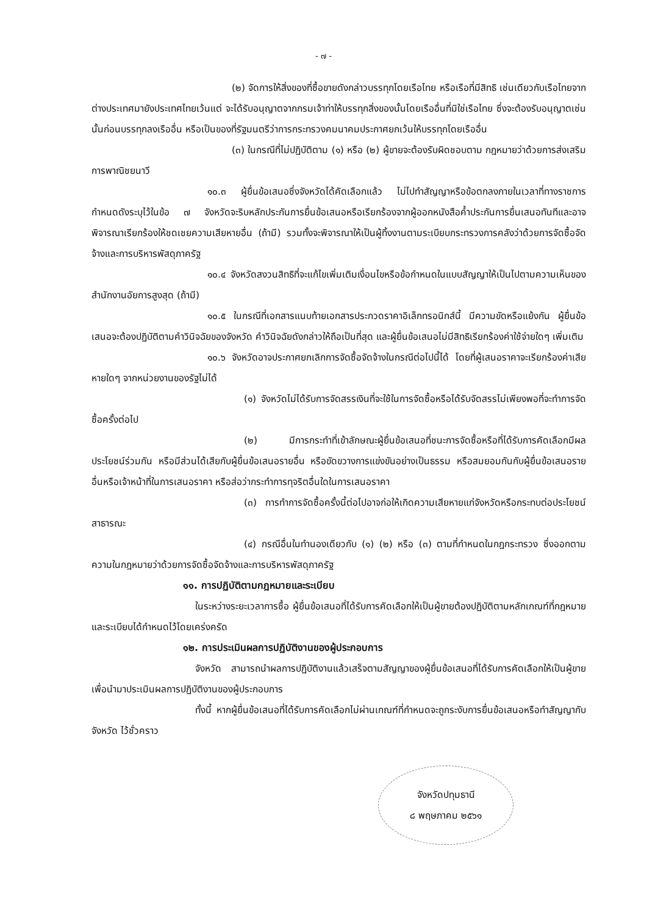- ๗ -
(๒) จัดการให้สิ่งของที่ซื้อขายดังกล่าวบรรทุกโดยเรือไทย หรือเรือที่มีสิทธิ เช่นเดียวกับเรือไทยจากต่างประเทศมายังประเทศไทยเว้นแต่ จะได้รับอนุญาตจากกรมเจ้าท่าให้บรรทุกสิ่งของนั้นโดยเรืออื่นที่มิใช่เรือไทย ซึ่งจะต้องรับอนุญาตเช่นนั้นก่อนบรรทุกลงเรืออื่น หรือเป็นของที่รัฐมนตรีว่าการกระทรวงคมนาคมประกาศยกเว้นให้บรรทุกโดยเรืออื่น
(๓) ในกรณีที่ไม่ปฏิบัติตาม (๑) หรือ (๒) ผู้ขายจะต้องรับผิดชอบตาม กฎหมายว่าด้วยการส่งเสริมการพาณิชยนาวี
๑๐.๓ ผู้ยื่นข้อเสนอซึ่งจังหวัดได้คัดเลือกแล้ว ไม่ไปทำสัญญาหรือข้อตกลงภายในเวลาที่ทางราชการกำหนดดังระบุไว้ในข้อ ๗ จังหวัดจะริบหลักประกันการยื่นข้อเสนอหรือเรียกร้องจากผู้ออกหนังสือค้ำประกันการยื่นเสนอทันทีและอาจพิจารณาเรียกร้องให้ชดเชยความเสียหายอื่น (ถ้ามี) รวมทั้งจะพิจารณาให้เป็นผู้ทิ้งงานตามระเบียบกระทรวงการคลังว่าด้วยการจัดซื้อจัดจ้างและการบริหารพัสดุภาครัฐ
๑๐.๔ จังหวัดสงวนสิทธิที่จะแก้ไขเพิ่มเติมเงื่อนไขหรือข้อกำหนดในแบบสัญญาให้เป็นไปตามความเห็นของสำนักงานอัยการสูงสุด (ถ้ามี)
๑๐.๕ ในกรณีที่เอกสารแนบท้ายเอกสารประกวดราคาอิเล็กทรอนิกส์นี้ มีความขัดหรือแย้งกัน ผู้ยื่นข้อเสนอจะต้องปฏิบัติตามคำวินิจฉัยของจังหวัด คำวินิจฉัยดังกล่าวให้ถือเป็นที่สุด และผู้ยื่นข้อเสนอไม่มีสิทธิเรียกร้องค่าใช้จ่ายใดๆ เพิ่มเติม
๑๐.๖ จังหวัดอาจประกาศยกเลิกการจัดซื้อจัดจ้างในกรณีต่อไปนี้ได้ โดยที่ผู้เสนอราคาจะเรียกร้องค่าเสียหายใดๆ จากหน่วยงานของรัฐไม่ได้
(๑) จังหวัดไม่ได้รับการจัดสรรเงินที่จะใช้ในการจัดซื้อหรือได้รับจัดสรรไม่เพียงพอที่จะทำการจัดซื้อครั้งต่อไป
(๒) มีการกระทำที่เข้าลักษณะผู้ยื่นข้อเสนอที่ชนะการจัดซื้อหรือที่ได้รับการคัดเลือกมีผลประโยชน์ร่วมกัน หรือมีส่วนได้เสียกับผู้ยื่นข้อเสนอรายอื่น หรือขัดขวางการแข่งขันอย่างเป็นธรรม หรือสมยอมกันกับผู้ยื่นข้อเสนอรายอื่นหรือเจ้าหน้าที่ในการเสนอราคา หรือส่อว่ากระทำการทุจริตอื่นใดในการเสนอราคา
(๓) การทำการจัดซื้อครั้งนี้ต่อไปอาจก่อให้เกิดความเสียหายแก่จังหวัดหรือกระทบต่อประโยชน์สาธารณะ
(๔) กรณีอื่นในทำนองเดียวกับ (๑) (๒) หรือ (๓) ตามที่กำหนดในกฎกระทรวง ซึ่งออกตามความในกฎหมายว่าด้วยการจัดซื้อจัดจ้างและการบริหารพัสดุภาครัฐ
๑๑. การปฏิบัติตามกฎหมายและระเบียบ
ในระหว่างระยะเวลาการซื้อ ผู้ยื่นข้อเสนอที่ได้รับการคัดเลือกให้เป็นผู้ขายต้องปฏิบัติตามหลักเกณฑ์ที่กฎหมายและระเบียบได้กำหนดไว้โดยเคร่งครัด
๑๒. การประเมินผลการปฏิบัติงานของผู้ประกอบการ
จังหวัด สามารถนำผลการปฏิบัติงานแล้วเสร็จตามสัญญาของผู้ยื่นข้อเสนอที่ได้รับการคัดเลือกให้เป็นผู้ขายเพื่อนำมาประเมินผลการปฏิบัติงานของผู้ประกอบการ
ทั้งนี้ หากผู้ยื่นข้อเสนอที่ได้รับการคัดเลือกไม่ผ่านเกณฑ์ที่กำหนดจะถูกระงับการยื่นข้อเสนอหรือทำสัญญากับจังหวัด ไว้ชั่วคราว
จังหวัดปทุมธานี
๘ พฤษภาคม ๒๕๖๑